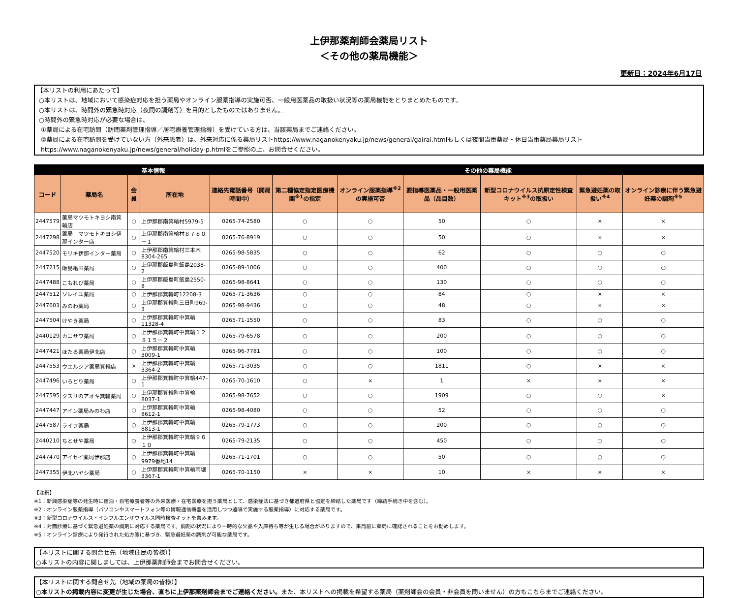上伊那薬剤師会薬局リスト
＜その他の薬局機能＞
更新日：2024年6月17日
【本リストの利用にあたって】
○本リストは、地域において感染症対応を担う薬局やオンライン服薬指導の実施可否、一般用医薬品の取扱い状況等の薬局機能をとりまとめたものです。
○本リストは、時間外の緊急時対応（夜間の調剤等）を目的としたものではありません。
○時間外の緊急時対応が必要な場合は、
①薬局による在宅訪問（訪問薬剤管理指導／居宅療養管理指導）を受けている方は、当該薬局までご連絡ください。
②薬局による在宅訪問を受けていない方（外来患者）は、外来対応に係る薬局リストhttps://www.naganokenyaku.jp/news/general/gairai.htmlもしくは夜間当番薬局・休日当番薬局薬局リスト
https://www.naganokenyaku.jp/news/general/holiday-p.htmlをご参照の上、お問合せください。
| 基本情報 | | | | | その他の薬局機能 | | | | | |
| --- | --- | --- | --- | --- | --- | --- | --- | --- | --- | --- |
| コード | 薬局名 | 会員 | 所在地 | 連絡先電話番号（開局時間中） | 第二種協定指定医療機関<sup>※1</sup>の指定 | オンライン服薬指導<sup>※2</sup>の実施可否 | 要指導医薬品・一般用医薬品（品目数） | 新型コロナウイルス抗原定性検査キット<sup>※3</sup>の取扱い | 緊急避妊薬の取扱い<sup>※4</sup> | オンライン診療に伴う緊急避妊薬の調剤<sup>※5</sup> |
| 2447579 | 薬局マツモトキヨシ南箕輪店 | ○ | 上伊那郡南箕輪村5979-5 | 0265-74-2580 | ○ | ○ | 50 | ○ | × | × |
| 2447298 | 薬局 マツモトキヨシ伊那インター店 | ○ | 上伊那郡南箕輪村８７８０－１ | 0265-76-8919 | ○ | ○ | 50 | ○ | × | × |
| 2447520 | モリキ伊那インター薬局 | ○ | 上伊那郡南箕輪村三本木8304-265 | 0265-98-5835 | ○ | ○ | 62 | ○ | ○ | ○ |
| 2447215 | 飯島亀田薬局 | ○ | 上伊那郡飯島町飯島2038-2 | 0265-89-1006 | ○ | ○ | 400 | ○ | ○ | ○ |
| 2447488 | こもれび薬局 | ○ | 上伊那郡飯島町飯島2550-8 | 0265-98-8641 | ○ | ○ | 130 | ○ | ○ | ○ |
| 2447512 | ソレイユ薬局 | ○ | 上伊那郡箕輪町12208-3 | 0265-71-3636 | ○ | ○ | 84 | ○ | × | × |
| 2447603 | みのわ薬局 | ○ | 上伊那郡箕輪町三日町969-3 | 0265-98-9436 | ○ | ○ | 48 | ○ | × | × |
| 2447504 | けやき薬局 | ○ | 上伊那郡箕輪町中箕輪11328-4 | 0265-71-1550 | ○ | ○ | 83 | ○ | ○ | ○ |
| 2440129 | カニサワ薬局 | ○ | 上伊那郡箕輪町中箕輪１２８１５－２ | 0265-79-6578 | ○ | ○ | 200 | ○ | ○ | ○ |
| 2447421 | ほたる薬局伊北店 | ○ | 上伊那郡箕輪町中箕輪3009-1 | 0265-96-7781 | ○ | ○ | 100 | ○ | ○ | ○ |
| 2447553 | ウエルシア薬局箕輪店 | × | 上伊那郡箕輪町中箕輪3364-2 | 0265-71-3035 | ○ | ○ | 1811 | ○ | × | × |
| 2447496 | いろどり薬局 | ○ | 上伊那郡箕輪町中箕輪447-1 | 0265-70-1610 | ○ | × | 1 | × | × | × |
| 2447595 | クスリのアオキ箕輪薬局 | ○ | 上伊那郡箕輪町中箕輪8037-1 | 0265-98-7652 | ○ | ○ | 1909 | ○ | ○ | × |
| 2447447 | アイン薬局みのわ店 | ○ | 上伊那郡箕輪町中箕輪8612-1 | 0265-98-4080 | ○ | ○ | 52 | ○ | ○ | ○ |
| 2447587 | ライフ薬局 | ○ | 上伊那郡箕輪町中箕輪8813-1 | 0265-79-1773 | ○ | ○ | 200 | ○ | ○ | ○ |
| 2440210 | ちとせや薬局 | ○ | 上伊那郡箕輪町中箕輪９６１０ | 0265-79-2135 | ○ | ○ | 450 | ○ | ○ | ○ |
| 2447470 | アイセイ薬局伊那店 | ○ | 上伊那郡箕輪町中箕輪9979番地14 | 0265-71-1701 | ○ | ○ | 50 | ○ | ○ | ○ |
| 2447355 | 伊北ハヤシ薬局 | ○ | 上伊那郡箕輪町中箕輪雨堀3367-1 | 0265-70-1150 | × | × | 10 | × | × | × |
【注釈】
※1：新興感染症等の発生時に宿泊・自宅療養者等の外来医療・在宅医療を担う薬局として、感染症法に基づき都道府県と協定を締結した薬局です（締結手続き中を含む）。
※2：オンライン服薬指導（パソコンやスマートフォン等の情報通信機器を活用しつつ遠隔で実施する服薬指導）に対応する薬局です。
※3：新型コロナウイルス・インフルエンザウイルス同時検査キットを含みます。
※4：対面診療に基づく緊急避妊薬の調剤に対応する薬局です。調剤の状況により一時的な欠品や入庫待ち等が生じる場合がありますので、来局前に薬局に確認されることをお勧めします。
※5：オンライン診療により発行された処方箋に基づき、緊急避妊薬の調剤が可能な薬局です。
【本リストに関する問合せ先（地域住民の皆様）】
○本リストの内容に関しましては、上伊那薬剤師会までお問合せください。
【本リストに関する問合せ先（地域の薬局の皆様）】
○本リストの掲載内容に変更が生じた場合、直ちに上伊那薬剤師会までご連絡ください。また、本リストへの掲載を希望する薬局（薬剤師会の会員・非会員を問いません）の方もこちらまでご連絡ください。